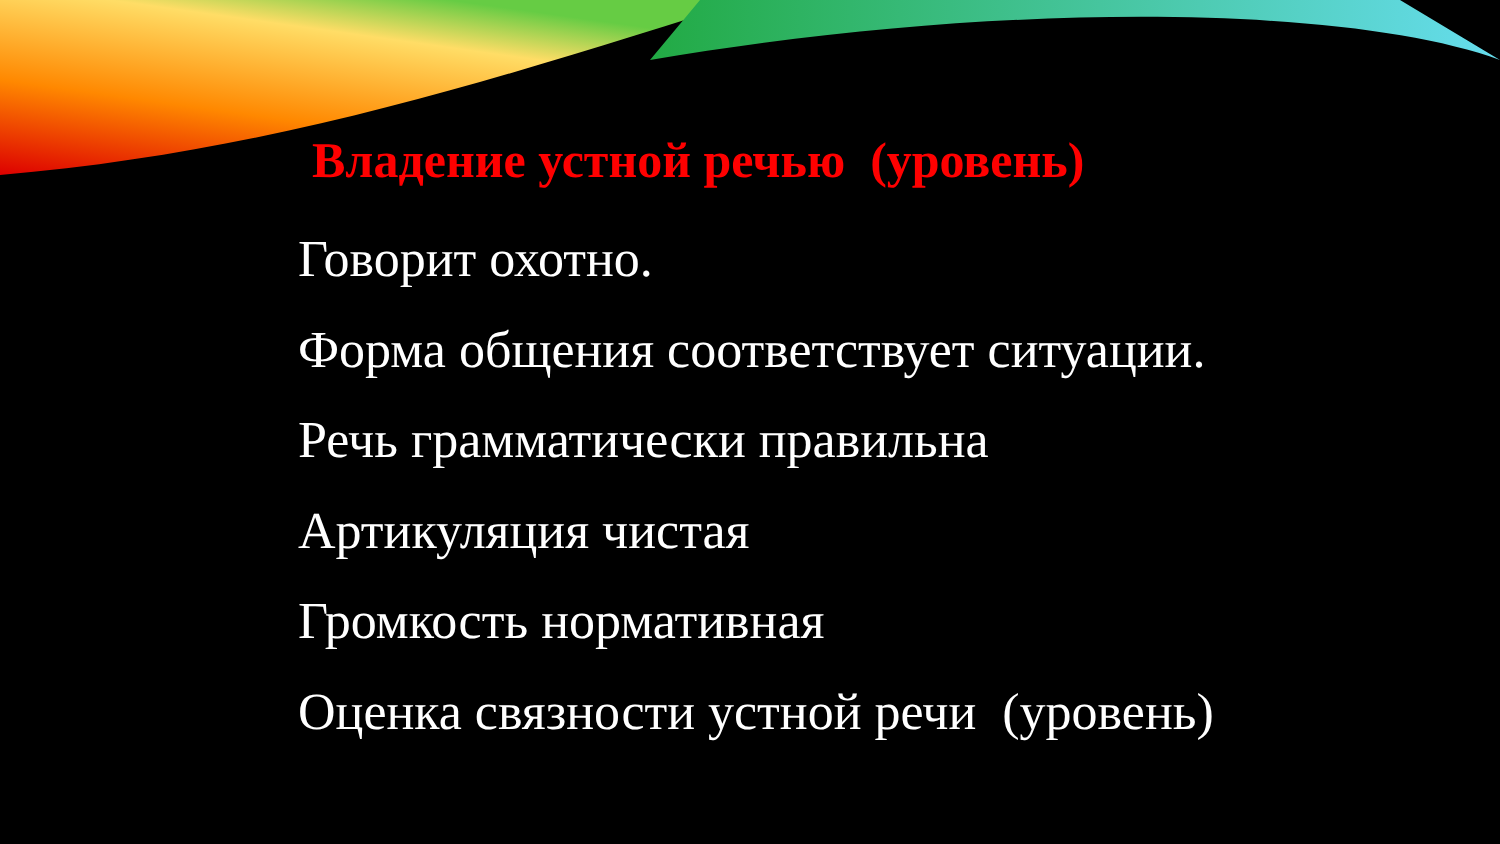Владение устной речью (уровень)
Говорит охотно.
Форма общения соответствует ситуации.
Речь грамматически правильна
Артикуляция чистая
Громкость нормативная
Оценка связности устной речи (уровень)